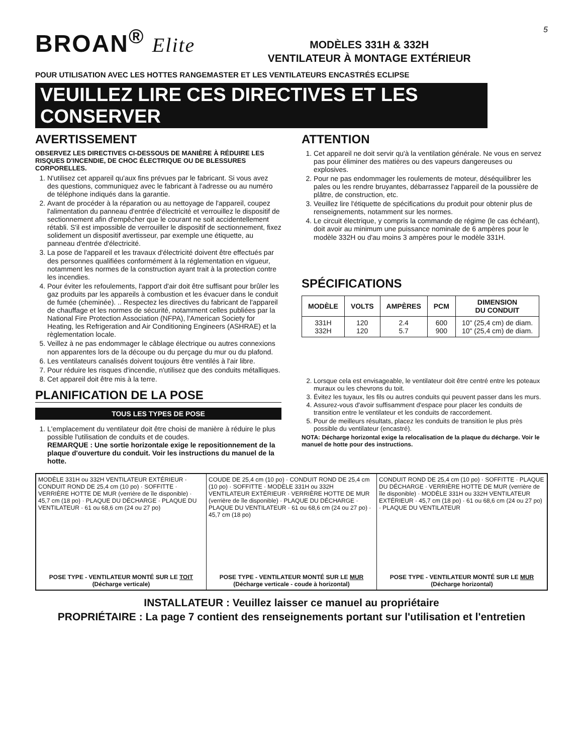BROAN<sup>®</sup> Elite
MODÈLES 331H & 332H
VENTILATEUR À MONTAGE EXTÉRIEUR
5
POUR UTILISATION AVEC LES HOTTES RANGEMASTER ET LES VENTILATEURS ENCASTRÉS ECLIPSE
VEUILLEZ LIRE CES DIRECTIVES ET LES CONSERVER
AVERTISSEMENT
OBSERVEZ LES DIRECTIVES CI-DESSOUS DE MANIÈRE À RÉDUIRE LES RISQUES D'INCENDIE, DE CHOC ÉLECTRIQUE OU DE BLESSURES CORPORELLES.
1. N'utilisez cet appareil qu'aux fins prévues par le fabricant. Si vous avez des questions, communiquez avec le fabricant à l'adresse ou au numéro de téléphone indiqués dans la garantie.
2. Avant de procéder à la réparation ou au nettoyage de l'appareil, coupez l'alimentation du panneau d'entrée d'électricité et verrouillez le dispositif de sectionnement afin d'empêcher que le courant ne soit accidentellement rétabli. S'il est impossible de verrouiller le dispositif de sectionnement, fixez solidement un dispositif avertisseur, par exemple une étiquette, au panneau d'entrée d'électricité.
3. La pose de l'appareil et les travaux d'électricité doivent être effectués par des personnes qualifiées conformément à la réglementation en vigueur, notamment les normes de la construction ayant trait à la protection contre les incendies.
4. Pour éviter les refoulements, l'apport d'air doit être suffisant pour brûler les gaz produits par les appareils à combustion et les évacuer dans le conduit de fumée (cheminée). .. Respectez les directives du fabricant de l'appareil de chauffage et les normes de sécurité, notamment celles publiées par la National Fire Protection Association (NFPA), l'American Society for Heating, les Refrigeration and Air Conditioning Engineers (ASHRAE) et la règlementation locale.
5. Veillez à ne pas endommager le câblage électrique ou autres connexions non apparentes lors de la découpe ou du perçage du mur ou du plafond.
6. Les ventilateurs canalisés doivent toujours être ventilés à l'air libre.
7. Pour réduire les risques d'incendie, n'utilisez que des conduits métalliques.
8. Cet appareil doit être mis à la terre.
PLANIFICATION DE LA POSE
TOUS LES TYPES DE POSE
1. L'emplacement du ventilateur doit être choisi de manière à réduire le plus possible l'utilisation de conduits et de coudes.
REMARQUE : Une sortie horizontale exige le repositionnement de la plaque d'ouverture du conduit. Voir les instructions du manuel de la hotte.
ATTENTION
1. Cet appareil ne doit servir qu'à la ventilation générale. Ne vous en servez pas pour éliminer des matières ou des vapeurs dangereuses ou explosives.
2. Pour ne pas endommager les roulements de moteur, déséquilibrer les pales ou les rendre bruyantes, débarrassez l'appareil de la poussière de plâtre, de construction, etc.
3. Veuillez lire l'étiquette de spécifications du produit pour obtenir plus de renseignements, notamment sur les normes.
4. Le circuit électrique, y compris la commande de régime (le cas échéant), doit avoir au minimum une puissance nominale de 6 ampères pour le modèle 332H ou d'au moins 3 ampères pour le modèle 331H.
SPÉCIFICATIONS
| MODÈLE | VOLTS | AMPÈRES | PCM | DIMENSION DU CONDUIT |
| --- | --- | --- | --- | --- |
| 331H 332H | 120 120 | 2.4 5.7 | 600 900 | 10" (25,4 cm) de diam. 10" (25,4 cm) de diam. |
2. Lorsque cela est envisageable, le ventilateur doit être centré entre les poteaux muraux ou les chevrons du toit.
3. Évitez les tuyaux, les fils ou autres conduits qui peuvent passer dans les murs.
4. Assurez-vous d'avoir suffisamment d'espace pour placer les conduits de transition entre le ventilateur et les conduits de raccordement.
5. Pour de meilleurs résultats, placez les conduits de transition le plus près possible du ventilateur (encastré).
NOTA: Décharge horizontal exige la relocalisation de la plaque du décharge. Voir le manuel de hotte pour des instructions.
MODÈLE 331H ou 332H VENTILATEUR EXTÉRIEUR · CONDUIT ROND DE 25,4 cm (10 po) · SOFFITTE · VERRIÈRE HOTTE DE MUR (verrière de île disponible) · 45,7 cm (18 po) · PLAQUE DU DÉCHARGE · PLAQUE DU VENTILATEUR · 61 ou 68,6 cm (24 ou 27 po)
POSE TYPE - VENTILATEUR MONTÉ SUR LE TOIT
(Décharge verticale)
COUDE DE 25,4 cm (10 po) · CONDUIT ROND DE 25,4 cm (10 po) · SOFFITTE · MODÈLE 331H ou 332H VENTILATEUR EXTÉRIEUR · VERRIÈRE HOTTE DE MUR (verrière de île disponible) · PLAQUE DU DÉCHARGE · PLAQUE DU VENTILATEUR · 61 ou 68,6 cm (24 ou 27 po) · 45,7 cm (18 po)
POSE TYPE - VENTILATEUR MONTÉ SUR LE MUR
(Décharge verticale - coude à horizontal)
CONDUIT ROND DE 25,4 cm (10 po) · SOFFITTE · PLAQUE DU DÉCHARGE · VERRIÈRE HOTTE DE MUR (verrière de île disponible) · MODÈLE 331H ou 332H VENTILATEUR EXTÉRIEUR · 45,7 cm (18 po) · 61 ou 68,6 cm (24 ou 27 po) · PLAQUE DU VENTILATEUR
POSE TYPE - VENTILATEUR MONTÉ SUR LE MUR
(Décharge horizontal)
INSTALLATEUR : Veuillez laisser ce manuel au propriétaire
PROPRIÉTAIRE : La page 7 contient des renseignements portant sur l'utilisation et l'entretien